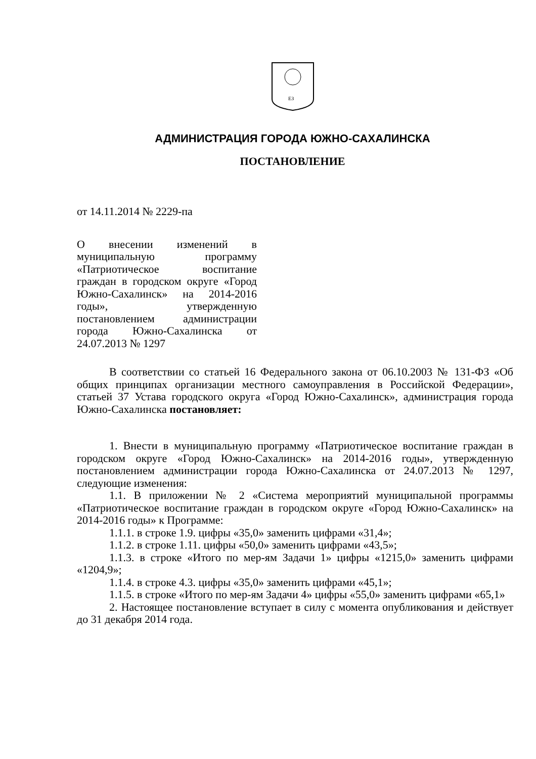ЕЗ
АДМИНИСТРАЦИЯ ГОРОДА ЮЖНО-САХАЛИНСКА
ПОСТАНОВЛЕНИЕ
от 14.11.2014 № 2229-па
О внесении изменений в муниципальную программу «Патриотическое воспитание граждан в городском округе «Город Южно-Сахалинск» на 2014-2016 годы», утвержденную постановлением администрации города Южно-Сахалинска от 24.07.2013 № 1297
В соответствии со статьей 16 Федерального закона от 06.10.2003 № 131-ФЗ «Об общих принципах организации местного самоуправления в Российской Федерации», статьей 37 Устава городского округа «Город Южно-Сахалинск», администрация города Южно-Сахалинска постановляет:
1. Внести в муниципальную программу «Патриотическое воспитание граждан в городском округе «Город Южно-Сахалинск» на 2014-2016 годы», утвержденную постановлением администрации города Южно-Сахалинска от 24.07.2013 № 1297, следующие изменения:
1.1. В приложении № 2 «Система мероприятий муниципальной программы «Патриотическое воспитание граждан в городском округе «Город Южно-Сахалинск» на 2014-2016 годы» к Программе:
1.1.1. в строке 1.9. цифры «35,0» заменить цифрами «31,4»;
1.1.2. в строке 1.11. цифры «50,0» заменить цифрами «43,5»;
1.1.3. в строке «Итого по мер-ям Задачи 1» цифры «1215,0» заменить цифрами «1204,9»;
1.1.4. в строке 4.3. цифры «35,0» заменить цифрами «45,1»;
1.1.5. в строке «Итого по мер-ям Задачи 4» цифры «55,0» заменить цифрами «65,1»
2. Настоящее постановление вступает в силу с момента опубликования и действует до 31 декабря 2014 года.